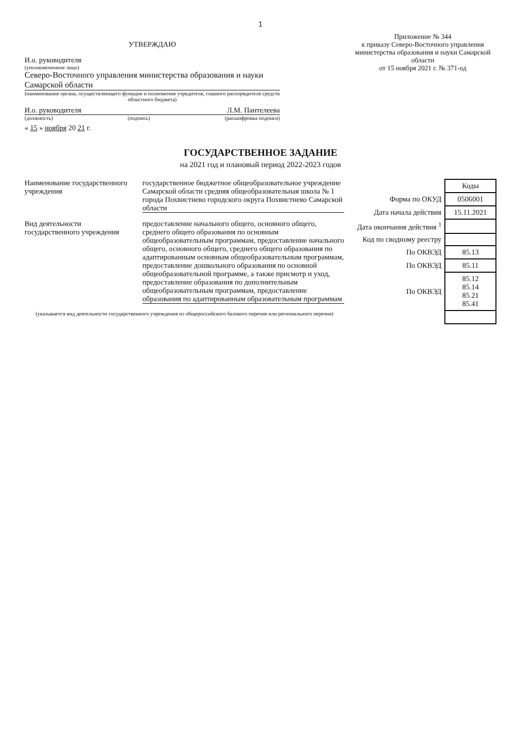1
УТВЕРЖДАЮ
И.о. руководителя
(уполномоченное лицо)
Северо-Восточного управления министерства образования и науки Самарской области
(наименование органа, осуществляющего функции и полномочия учредителя, главного распорядителя средств областного бюджета)
И.о. руководителя Л.М. Пантелеева
(должность) (подпись) (расшифровка подписи)
« 15 » ноября 20 21 г.
Приложение № 344
к приказу Северо-Восточного управления министерства образования и науки Самарской области
от 15 ноября 2021 г. № 371-од
ГОСУДАРСТВЕННОЕ ЗАДАНИЕ
на 2021 год и плановый период 2022-2023 годов
Наименование государственного учреждения
государственное бюджетное общеобразовательное учреждение Самарской области средняя общеобразовательная школа № 1 города Похвистнево городского округа Похвистнево Самарской области
Вид деятельности государственного учреждения
предоставление начального общего, основного общего, среднего общего образования по основным общеобразовательным программам, предоставление начального общего, основного общего, среднего общего образования по адаптированным основным общеобразовательным программам, предоставление дошкольного образования по основной общеобразовательной программе, а также присмотр и уход, предоставление образования по дополнительным общеобразовательным программам, предоставление образования по адаптированным образовательным программам
(указывается вид деятельности государственного учреждения из общероссийского базового перечня или регионального перечня)
| | Коды |
| Форма по ОКУД | 0506001 |
| Дата начала действия | 15.11.2021 |
| Дата окончания действия <sup>1</sup> | |
| Код по сводному реестру | |
| По ОКВЭД | 85.13 |
| По ОКВЭД | 85.11 |
| По ОКВЭД | 85.12 85.14 85.21 85.41 |